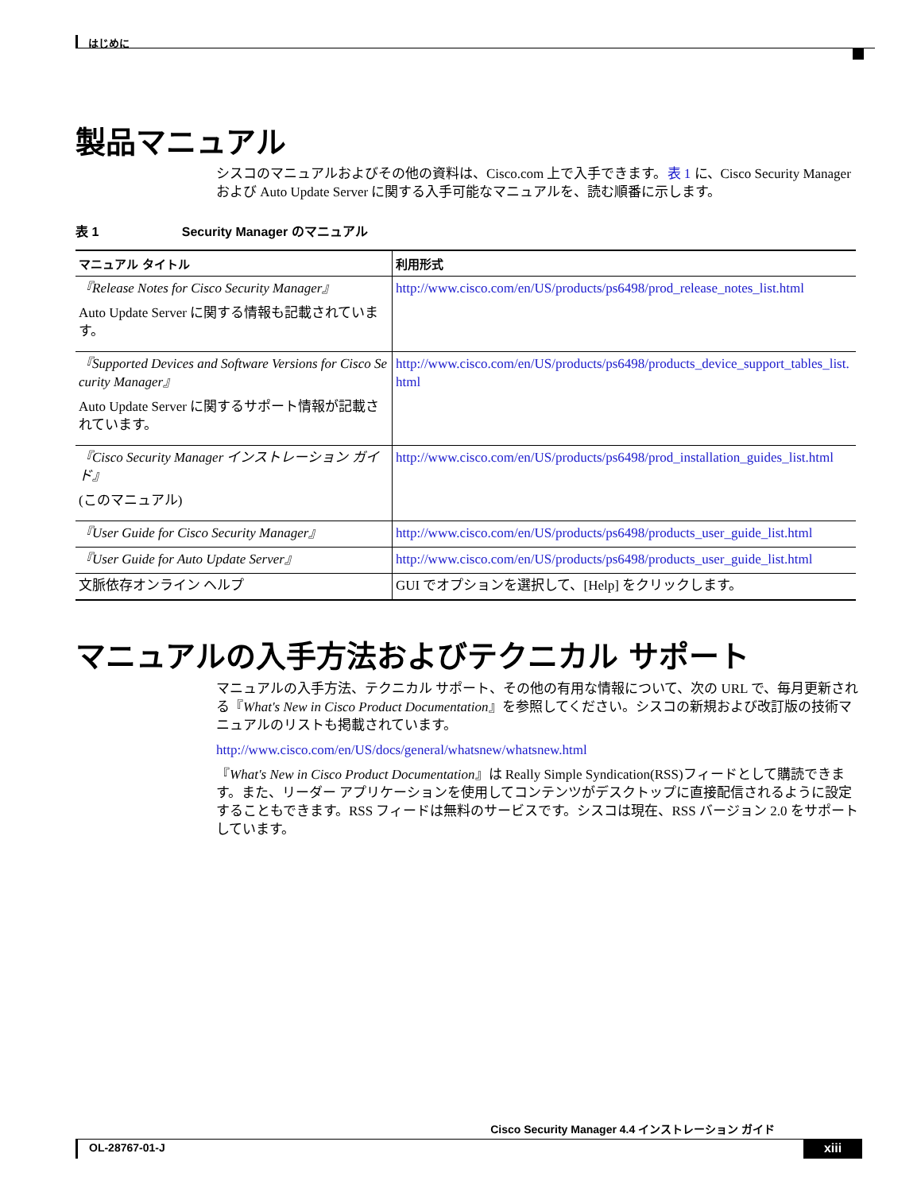はじめに
製品マニュアル
シスコのマニュアルおよびその他の資料は、Cisco.com 上で入手できます。表 1 に、Cisco Security Manager および Auto Update Server に関する入手可能なマニュアルを、読む順番に示します。
表 1 Security Manager のマニュアル
| マニュアル タイトル | 利用形式 |
| --- | --- |
| 『Release Notes for Cisco Security Manager』 Auto Update Server に関する情報も記載されています。 | http://www.cisco.com/en/US/products/ps6498/prod_release_notes_list.html |
| 『Supported Devices and Software Versions for Cisco Security Manager』 Auto Update Server に関するサポート情報が記載されています。 | http://www.cisco.com/en/US/products/ps6498/products_device_support_tables_list.html |
| 『Cisco Security Manager インストレーション ガイド』 (このマニュアル) | http://www.cisco.com/en/US/products/ps6498/prod_installation_guides_list.html |
| 『User Guide for Cisco Security Manager』 | http://www.cisco.com/en/US/products/ps6498/products_user_guide_list.html |
| 『User Guide for Auto Update Server』 | http://www.cisco.com/en/US/products/ps6498/products_user_guide_list.html |
| 文脈依存オンライン ヘルプ | GUI でオプションを選択して、[Help] をクリックします。 |
マニュアルの入手方法およびテクニカル サポート
マニュアルの入手方法、テクニカル サポート、その他の有用な情報について、次の URL で、毎月更新される『What's New in Cisco Product Documentation』を参照してください。シスコの新規および改訂版の技術マニュアルのリストも掲載されています。
http://www.cisco.com/en/US/docs/general/whatsnew/whatsnew.html
『What's New in Cisco Product Documentation』は Really Simple Syndication(RSS)フィードとして購読できます。また、リーダー アプリケーションを使用してコンテンツがデスクトップに直接配信されるように設定することもできます。RSS フィードは無料のサービスです。シスコは現在、RSS バージョン 2.0 をサポートしています。
Cisco Security Manager 4.4 インストレーション ガイド
OL-28767-01-J xiii